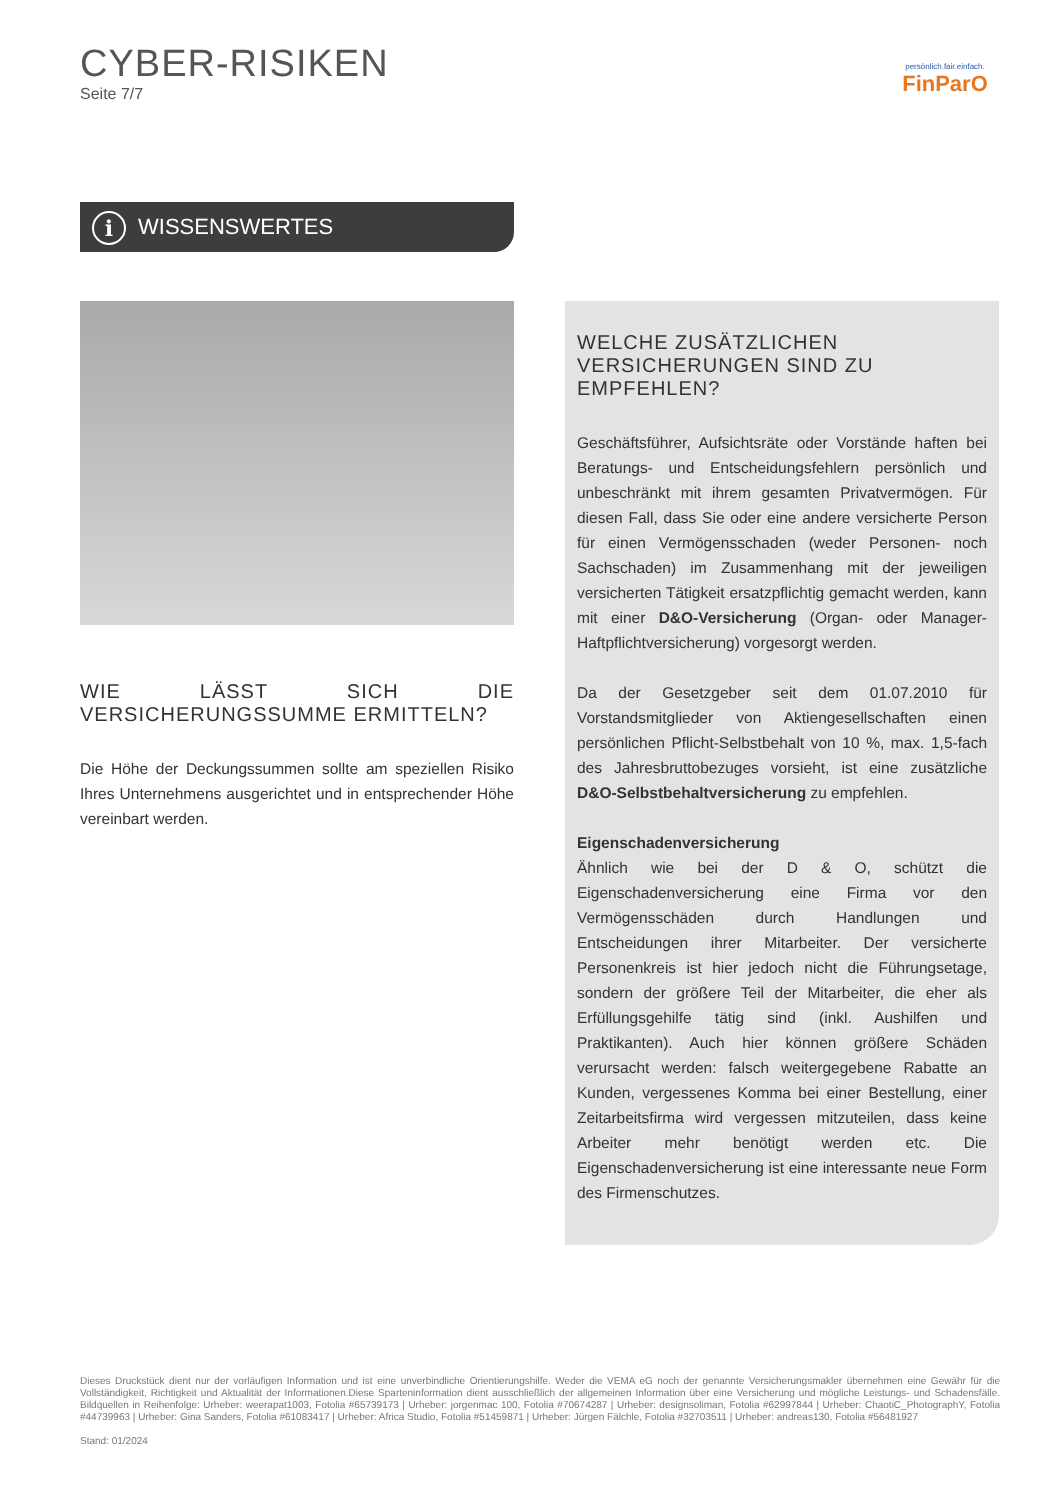CYBER-RISIKEN
Seite 7/7
persönlich.fair.einfach.
FinParO
i WISSENSWERTES
WIE LÄSST SICH DIE VERSICHERUNGSSUMME ERMITTELN?
Die Höhe der Deckungssummen sollte am speziellen Risiko Ihres Unternehmens ausgerichtet und in entsprechender Höhe vereinbart werden.
WELCHE ZUSÄTZLICHEN VERSICHERUNGEN SIND ZU EMPFEHLEN?
Geschäftsführer, Aufsichtsräte oder Vorstände haften bei Beratungs- und Entscheidungsfehlern persönlich und unbeschränkt mit ihrem gesamten Privatvermögen. Für diesen Fall, dass Sie oder eine andere versicherte Person für einen Vermögensschaden (weder Personen- noch Sachschaden) im Zusammenhang mit der jeweiligen versicherten Tätigkeit ersatzpflichtig gemacht werden, kann mit einer D&O-Versicherung (Organ- oder Manager-Haftpflichtversicherung) vorgesorgt werden.
Da der Gesetzgeber seit dem 01.07.2010 für Vorstandsmitglieder von Aktiengesellschaften einen persönlichen Pflicht-Selbstbehalt von 10 %, max. 1,5-fach des Jahresbruttobezuges vorsieht, ist eine zusätzliche D&O-Selbstbehaltversicherung zu empfehlen.
Eigenschadenversicherung
Ähnlich wie bei der D & O, schützt die Eigenschadenversicherung eine Firma vor den Vermögensschäden durch Handlungen und Entscheidungen ihrer Mitarbeiter. Der versicherte Personenkreis ist hier jedoch nicht die Führungsetage, sondern der größere Teil der Mitarbeiter, die eher als Erfüllungsgehilfe tätig sind (inkl. Aushilfen und Praktikanten). Auch hier können größere Schäden verursacht werden: falsch weitergegebene Rabatte an Kunden, vergessenes Komma bei einer Bestellung, einer Zeitarbeitsfirma wird vergessen mitzuteilen, dass keine Arbeiter mehr benötigt werden etc. Die Eigenschadenversicherung ist eine interessante neue Form des Firmenschutzes.
Dieses Druckstück dient nur der vorläufigen Information und ist eine unverbindliche Orientierungshilfe. Weder die VEMA eG noch der genannte Versicherungsmakler übernehmen eine Gewähr für die Vollständigkeit, Richtigkeit und Aktualität der Informationen.Diese Sparteninformation dient ausschließlich der allgemeinen Information über eine Versicherung und mögliche Leistungs- und Schadensfälle. Bildquellen in Reihenfolge: Urheber: weerapat1003, Fotolia #65739173 | Urheber: jorgenmac 100, Fotolia #70674287 | Urheber: designsoliman, Fotolia #62997844 | Urheber: ChaotiC_PhotographY, Fotolia #44739963 | Urheber: Gina Sanders, Fotolia #61083417 | Urheber: Africa Studio, Fotolia #51459871 | Urheber: Jürgen Fälchle, Fotolia #32703511 | Urheber: andreas130, Fotolia #56481927
Stand: 01/2024